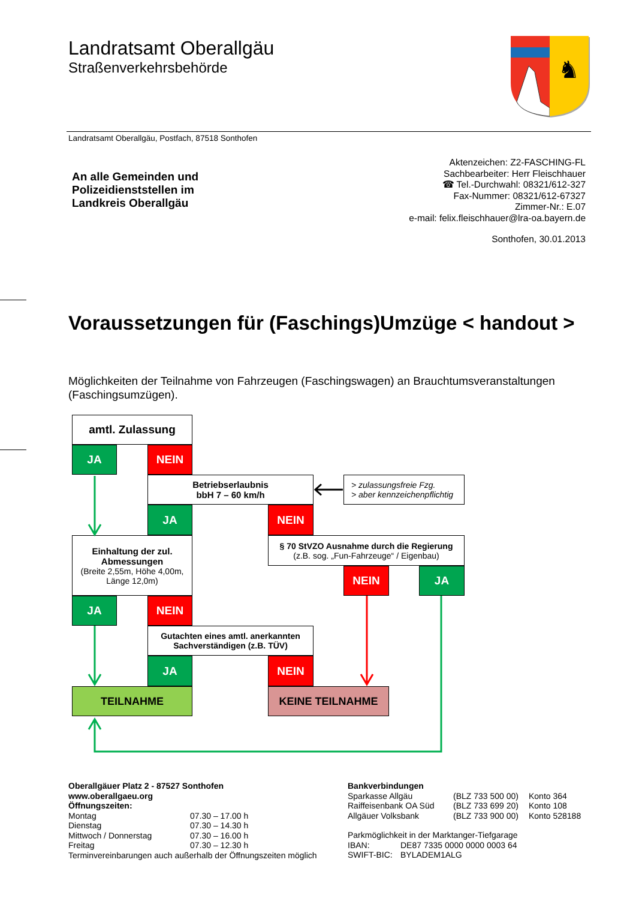Landratsamt Oberallgäu
Straßenverkehrsbehörde
♞
Landratsamt Oberallgäu, Postfach, 87518 Sonthofen
An alle Gemeinden und
Polizeidienststellen im
Landkreis Oberallgäu
Aktenzeichen: Z2-FASCHING-FL
Sachbearbeiter: Herr Fleischhauer
☎ Tel.-Durchwahl: 08321/612-327
Fax-Nummer: 08321/612-67327
Zimmer-Nr.: E.07
e-mail: felix.fleischhauer@lra-oa.bayern.de
Sonthofen, 30.01.2013
Voraussetzungen für (Faschings)Umzüge < handout >
Möglichkeiten der Teilnahme von Fahrzeugen (Faschingswagen) an Brauchtumsveranstaltungen (Faschingsumzügen).
amtl. Zulassung
JA
NEIN
Betriebserlaubnis
bbH 7 – 60 km/h
> zulassungsfreie Fzg.
> aber kennzeichenpflichtig
JA
NEIN
Einhaltung der zul.
Abmessungen
(Breite 2,55m, Höhe 4,00m,
Länge 12,0m)
§ 70 StVZO Ausnahme durch die Regierung
(z.B. sog. „Fun-Fahrzeuge“ / Eigenbau)
NEIN
JA
JA
NEIN
Gutachten eines amtl. anerkannten
Sachverständigen (z.B. TÜV)
JA
NEIN
TEILNAHME
KEINE TEILNAHME
Oberallgäuer Platz 2 - 87527 Sonthofen
www.oberallgaeu.org
Öffnungszeiten:
| Montag | 07.30 – 17.00 h |
| Dienstag | 07.30 – 14.30 h |
| Mittwoch / Donnerstag | 07.30 – 16.00 h |
| Freitag | 07.30 – 12.30 h |
Terminvereinbarungen auch außerhalb der Öffnungszeiten möglich
Bankverbindungen
| Sparkasse Allgäu | (BLZ 733 500 00) | Konto 364 |
| Raiffeisenbank OA Süd | (BLZ 733 699 20) | Konto 108 |
| Allgäuer Volksbank | (BLZ 733 900 00) | Konto 528188 |
Parkmöglichkeit in der Marktanger-Tiefgarage
| IBAN: | DE87 7335 0000 0000 0003 64 |
| SWIFT-BIC: | BYLADEM1ALG |